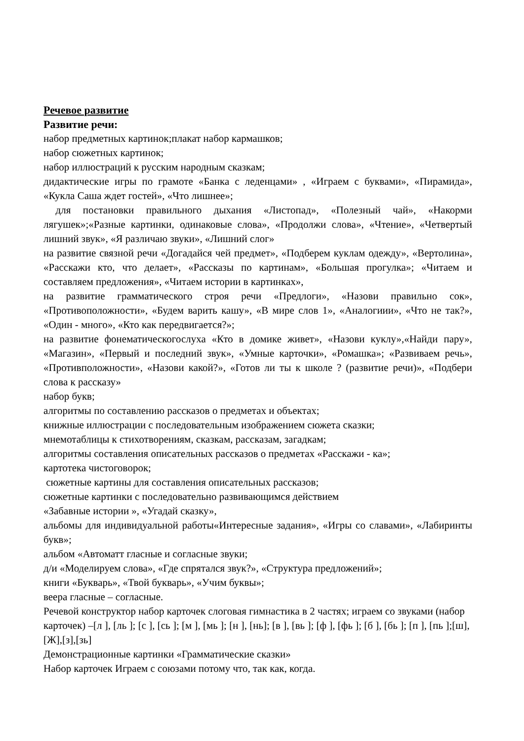Речевое развитие
Развитие речи:
набор предметных картинок;плакат набор кармашков;
набор сюжетных картинок;
набор иллюстраций к русским народным сказкам;
дидактические игры по грамоте «Банка с леденцами» , «Играем с буквами», «Пирамида», «Кукла Саша ждет гостей», «Что лишнее»;
для постановки правильного дыхания «Листопад», «Полезный чай», «Накорми лягушек»;«Разные картинки, одинаковые слова», «Продолжи слова», «Чтение», «Четвертый лишний звук», «Я различаю звуки», «Лишний слог»
на развитие связной речи «Догадайся чей предмет», «Подберем куклам одежду», «Вертолина», «Расскажи кто, что делает», «Рассказы по картинам», «Большая прогулка»; «Читаем и составляем предложения», «Читаем истории в картинках»,
на развитие грамматического строя речи «Предлоги», «Назови правильно сок», «Противоположности», «Будем варить кашу», «В мире слов 1», «Аналогиии», «Что не так?», «Один - много», «Кто как передвигается?»;
на развитие фонематическогослуха «Кто в домике живет», «Назови куклу»,«Найди пару», «Магазин», «Первый и последний звук», «Умные карточки», «Ромашка»; «Развиваем речь», «Противположности», «Назови какой?», «Готов ли ты к школе ? (развитие речи)», «Подбери слова к рассказу»
набор букв;
алгоритмы по составлению рассказов о предметах и объектах;
книжные иллюстрации с последовательным изображением сюжета сказки;
мнемотаблицы к стихотворениям, сказкам, рассказам, загадкам;
алгоритмы составления описательных рассказов о предметах «Расскажи - ка»;
картотека чистоговорок;
сюжетные картины для составления описательных рассказов;
сюжетные картинки с последовательно развивающимся действием
«Забавные истории », «Угадай сказку»,
альбомы для индивидуальной работы«Интересные задания», «Игры со славами», «Лабиринты букв»;
альбом «Автоматт гласные и согласные звуки;
д/и «Моделируем слова», «Где спрятался звук?», «Структура предложений»;
книги «Букварь», «Твой букварь», «Учим буквы»;
веера гласные – согласные.
Речевой конструктор набор карточек слоговая гимнастика в 2 частях; играем со звуками (набор карточек) –[л ], [ль ]; [с ], [сь ]; [м ], [мь ]; [н ], [нь]; [в ], [вь ]; [ф ], [фь ]; [б ], [бь ]; [п ], [пь ];[ш],[Ж],[з],[зь]
Демонстрационные картинки «Грамматические сказки»
Набор карточек Играем с союзами потому что, так как, когда.